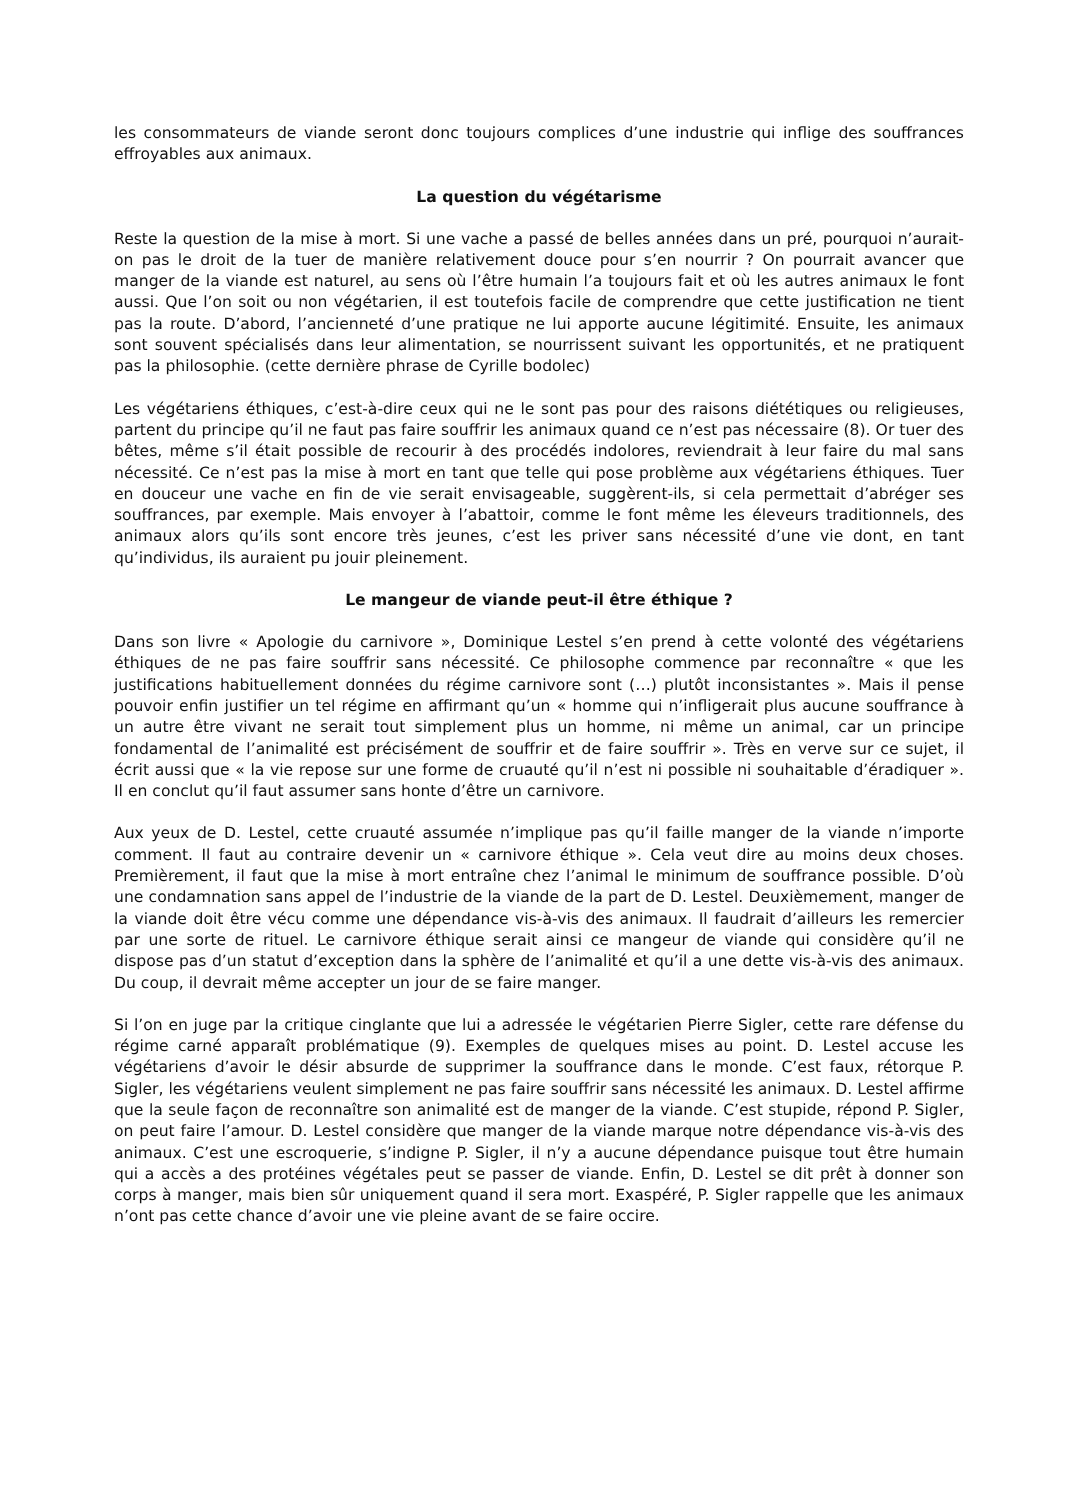les consommateurs de viande seront donc toujours complices d’une industrie qui inflige des souffrances effroyables aux animaux.
La question du végétarisme
Reste la question de la mise à mort. Si une vache a passé de belles années dans un pré, pourquoi n’aurait-on pas le droit de la tuer de manière relativement douce pour s’en nourrir ? On pourrait avancer que manger de la viande est naturel, au sens où l’être humain l’a toujours fait et où les autres animaux le font aussi. Que l’on soit ou non végétarien, il est toutefois facile de comprendre que cette justification ne tient pas la route. D’abord, l’ancienneté d’une pratique ne lui apporte aucune légitimité. Ensuite, les animaux sont souvent spécialisés dans leur alimentation, se nourrissent suivant les opportunités, et ne pratiquent pas la philosophie. (cette dernière phrase de Cyrille bodolec)
Les végétariens éthiques, c’est-à-dire ceux qui ne le sont pas pour des raisons diététiques ou religieuses, partent du principe qu’il ne faut pas faire souffrir les animaux quand ce n’est pas nécessaire (8). Or tuer des bêtes, même s’il était possible de recourir à des procédés indolores, reviendrait à leur faire du mal sans nécessité. Ce n’est pas la mise à mort en tant que telle qui pose problème aux végétariens éthiques. Tuer en douceur une vache en fin de vie serait envisageable, suggèrent-ils, si cela permettait d’abréger ses souffrances, par exemple. Mais envoyer à l’abattoir, comme le font même les éleveurs traditionnels, des animaux alors qu’ils sont encore très jeunes, c’est les priver sans nécessité d’une vie dont, en tant qu’individus, ils auraient pu jouir pleinement.
Le mangeur de viande peut-il être éthique ?
Dans son livre « Apologie du carnivore », Dominique Lestel s’en prend à cette volonté des végétariens éthiques de ne pas faire souffrir sans nécessité. Ce philosophe commence par reconnaître « que les justifications habituellement données du régime carnivore sont (…) plutôt inconsistantes ». Mais il pense pouvoir enfin justifier un tel régime en affirmant qu’un « homme qui n’infligerait plus aucune souffrance à un autre être vivant ne serait tout simplement plus un homme, ni même un animal, car un principe fondamental de l’animalité est précisément de souffrir et de faire souffrir ». Très en verve sur ce sujet, il écrit aussi que « la vie repose sur une forme de cruauté qu’il n’est ni possible ni souhaitable d’éradiquer ». Il en conclut qu’il faut assumer sans honte d’être un carnivore.
Aux yeux de D. Lestel, cette cruauté assumée n’implique pas qu’il faille manger de la viande n’importe comment. Il faut au contraire devenir un « carnivore éthique ». Cela veut dire au moins deux choses. Premièrement, il faut que la mise à mort entraîne chez l’animal le minimum de souffrance possible. D’où une condamnation sans appel de l’industrie de la viande de la part de D. Lestel. Deuxièmement, manger de la viande doit être vécu comme une dépendance vis-à-vis des animaux. Il faudrait d’ailleurs les remercier par une sorte de rituel. Le carnivore éthique serait ainsi ce mangeur de viande qui considère qu’il ne dispose pas d’un statut d’exception dans la sphère de l’animalité et qu’il a une dette vis-à-vis des animaux. Du coup, il devrait même accepter un jour de se faire manger.
Si l’on en juge par la critique cinglante que lui a adressée le végétarien Pierre Sigler, cette rare défense du régime carné apparaît problématique (9). Exemples de quelques mises au point. D. Lestel accuse les végétariens d’avoir le désir absurde de supprimer la souffrance dans le monde. C’est faux, rétorque P. Sigler, les végétariens veulent simplement ne pas faire souffrir sans nécessité les animaux. D. Lestel affirme que la seule façon de reconnaître son animalité est de manger de la viande. C’est stupide, répond P. Sigler, on peut faire l’amour. D. Lestel considère que manger de la viande marque notre dépendance vis-à-vis des animaux. C’est une escroquerie, s’indigne P. Sigler, il n’y a aucune dépendance puisque tout être humain qui a accès a des protéines végétales peut se passer de viande. Enfin, D. Lestel se dit prêt à donner son corps à manger, mais bien sûr uniquement quand il sera mort. Exaspéré, P. Sigler rappelle que les animaux n’ont pas cette chance d’avoir une vie pleine avant de se faire occire.